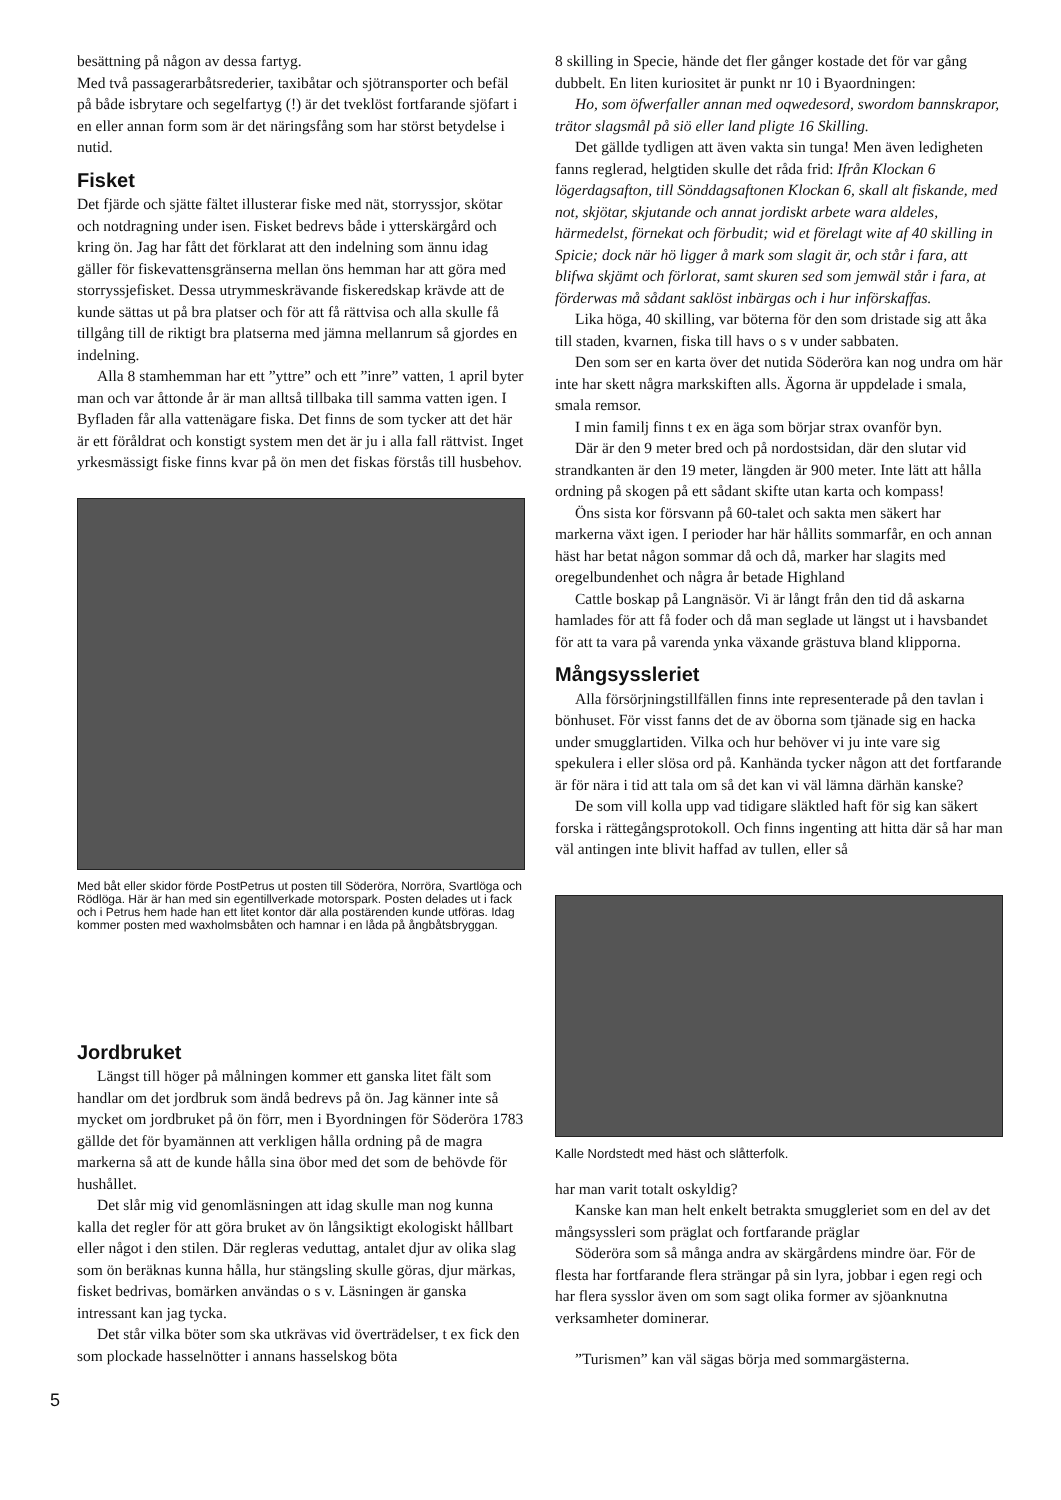besättning på någon av dessa fartyg.
Med två passagerarbåtsrederier, taxibåtar och sjötransporter och befäl på både isbrytare och segelfartyg (!) är det tveklöst fortfarande sjöfart i en eller annan form som är det näringsfång som har störst betydelse i nutid.
Fisket
Det fjärde och sjätte fältet illusterar fiske med nät, storryssjor, skötar och notdragning under isen. Fisket bedrevs både i ytterskärgård och kring ön. Jag har fått det förklarat att den indelning som ännu idag gäller för fiskevattensgränserna mellan öns hemman har att göra med storryssjefisket. Dessa utrymmeskrävande fiskeredskap krävde att de kunde sättas ut på bra platser och för att få rättvisa och alla skulle få tillgång till de riktigt bra platserna med jämna mellanrum så gjordes en indelning.
Alla 8 stamhemman har ett ”yttre” och ett ”inre” vatten, 1 april byter man och var åttonde år är man alltså tillbaka till samma vatten igen. I Byfladen får alla vattenägare fiska. Det finns de som tycker att det här är ett föråldrat och konstigt system men det är ju i alla fall rättvist. Inget yrkesmässigt fiske finns kvar på ön men det fiskas förstås till husbehov.
Med båt eller skidor förde PostPetrus ut posten till Söderöra, Norröra, Svartlöga och Rödlöga. Här är han med sin egentillverkade motorspark. Posten delades ut i fack och i Petrus hem hade han ett litet kontor där alla postärenden kunde utföras. Idag kommer posten med waxholmsbåten och hamnar i en låda på ångbåtsbryggan.
Jordbruket
Längst till höger på målningen kommer ett ganska litet fält som handlar om det jordbruk som ändå bedrevs på ön. Jag känner inte så mycket om jordbruket på ön förr, men i Byordningen för Söderöra 1783 gällde det för byamännen att verkligen hålla ordning på de magra markerna så att de kunde hålla sina öbor med det som de behövde för hushållet.
Det slår mig vid genomläsningen att idag skulle man nog kunna kalla det regler för att göra bruket av ön långsiktigt ekologiskt hållbart eller något i den stilen. Där regleras veduttag, antalet djur av olika slag som ön beräknas kunna hålla, hur stängsling skulle göras, djur märkas, fisket bedrivas, bomärken användas o s v. Läsningen är ganska intressant kan jag tycka.
Det står vilka böter som ska utkrävas vid överträdelser, t ex fick den som plockade hasselnötter i annans hasselskog böta
8 skilling in Specie, hände det fler gånger kostade det för var gång dubbelt. En liten kuriositet är punkt nr 10 i Byaordningen:
Ho, som öfwerfaller annan med oqwedesord, swordom bannskrapor, trätor slagsmål på siö eller land pligte 16 Skilling.
Det gällde tydligen att även vakta sin tunga! Men även ledigheten fanns reglerad, helgtiden skulle det råda frid: Ifrån Klockan 6 lögerdagsafton, till Sönddagsaftonen Klockan 6, skall alt fiskande, med not, skjötar, skjutande och annat jordiskt arbete wara aldeles, härmedelst, förnekat och förbudit; wid et förelagt wite af 40 skilling in Spicie; dock när hö ligger å mark som slagit är, och står i fara, att blifwa skjämt och förlorat, samt skuren sed som jemwäl står i fara, at förderwas må sådant saklöst inbärgas och i hur införskaffas.
Lika höga, 40 skilling, var böterna för den som dristade sig att åka till staden, kvarnen, fiska till havs o s v under sabbaten.
Den som ser en karta över det nutida Söderöra kan nog undra om här inte har skett några markskiften alls. Ägorna är uppdelade i smala, smala remsor.
I min familj finns t ex en äga som börjar strax ovanför byn.
Där är den 9 meter bred och på nordostsidan, där den slutar vid strandkanten är den 19 meter, längden är 900 meter. Inte lätt att hålla ordning på skogen på ett sådant skifte utan karta och kompass!
Öns sista kor försvann på 60-talet och sakta men säkert har markerna växt igen. I perioder har här hållits sommarfår, en och annan häst har betat någon sommar då och då, marker har slagits med oregelbundenhet och några år betade Highland
Cattle boskap på Langnäsör. Vi är långt från den tid då askarna hamlades för att få foder och då man seglade ut längst ut i havsbandet för att ta vara på varenda ynka växande grästuva bland klipporna.
Mångsyssleriet
Alla försörjningstillfällen finns inte representerade på den tavlan i bönhuset. För visst fanns det de av öborna som tjänade sig en hacka under smugglartiden. Vilka och hur behöver vi ju inte vare sig spekulera i eller slösa ord på. Kanhända tycker någon att det fortfarande är för nära i tid att tala om så det kan vi väl lämna därhän kanske?
De som vill kolla upp vad tidigare släktled haft för sig kan säkert forska i rättegångsprotokoll. Och finns ingenting att hitta där så har man väl antingen inte blivit haffad av tullen, eller så
Kalle Nordstedt med häst och slåtterfolk.
har man varit totalt oskyldig?
Kanske kan man helt enkelt betrakta smuggleriet som en del av det mångsyssleri som präglat och fortfarande präglar
Söderöra som så många andra av skärgårdens mindre öar. För de flesta har fortfarande flera strängar på sin lyra, jobbar i egen regi och har flera sysslor även om som sagt olika former av sjöanknutna verksamheter dominerar.
”Turismen” kan väl sägas börja med sommargästerna.
5